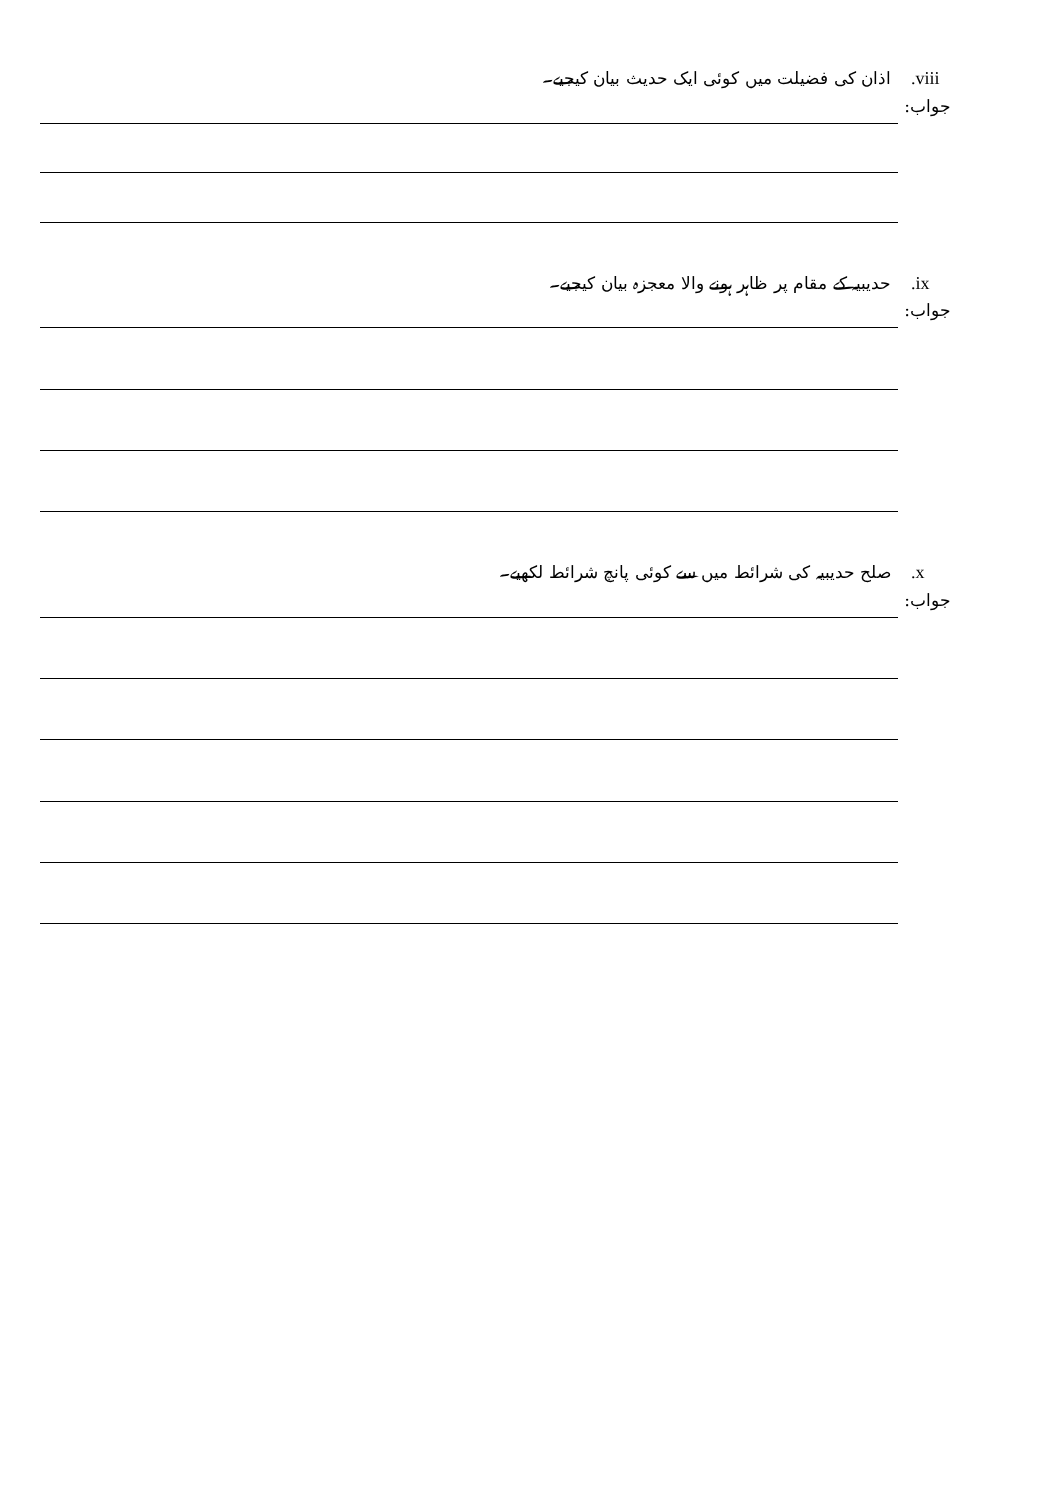.viii اذان کی فضیلت میں کوئی ایک حدیث بیان کیجیے۔
جواب:
.ix حدیبیہ کے مقام پر ظاہر ہونے والا معجزہ بیان کیجیے۔
جواب:
.x صلح حدیبیہ کی شرائط میں سے کوئی پانچ شرائط لکھیے۔
جواب: